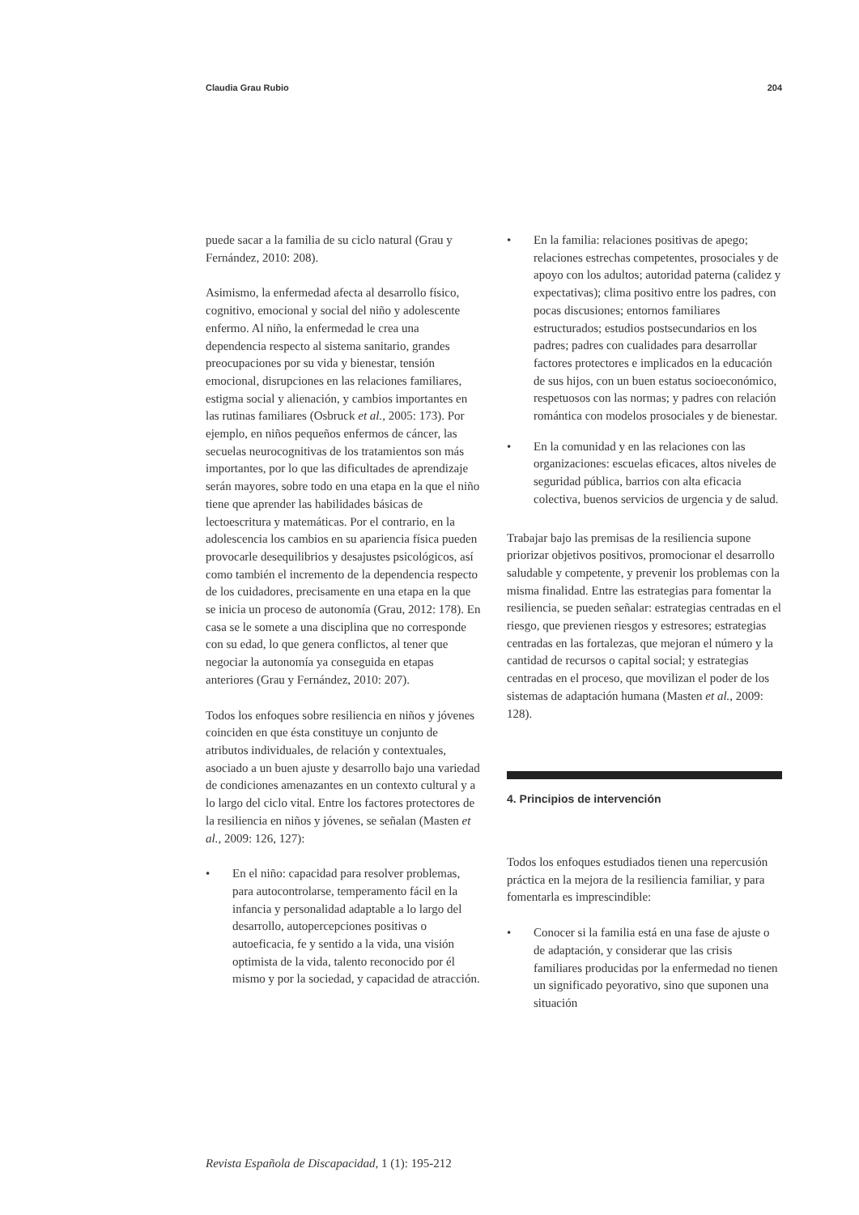Claudia Grau Rubio 204
puede sacar a la familia de su ciclo natural (Grau y Fernández, 2010: 208).
Asimismo, la enfermedad afecta al desarrollo físico, cognitivo, emocional y social del niño y adolescente enfermo. Al niño, la enfermedad le crea una dependencia respecto al sistema sanitario, grandes preocupaciones por su vida y bienestar, tensión emocional, disrupciones en las relaciones familiares, estigma social y alienación, y cambios importantes en las rutinas familiares (Osbruck et al., 2005: 173). Por ejemplo, en niños pequeños enfermos de cáncer, las secuelas neurocognitivas de los tratamientos son más importantes, por lo que las dificultades de aprendizaje serán mayores, sobre todo en una etapa en la que el niño tiene que aprender las habilidades básicas de lectoescritura y matemáticas. Por el contrario, en la adolescencia los cambios en su apariencia física pueden provocarle desequilibrios y desajustes psicológicos, así como también el incremento de la dependencia respecto de los cuidadores, precisamente en una etapa en la que se inicia un proceso de autonomía (Grau, 2012: 178). En casa se le somete a una disciplina que no corresponde con su edad, lo que genera conflictos, al tener que negociar la autonomía ya conseguida en etapas anteriores (Grau y Fernández, 2010: 207).
Todos los enfoques sobre resiliencia en niños y jóvenes coinciden en que ésta constituye un conjunto de atributos individuales, de relación y contextuales, asociado a un buen ajuste y desarrollo bajo una variedad de condiciones amenazantes en un contexto cultural y a lo largo del ciclo vital. Entre los factores protectores de la resiliencia en niños y jóvenes, se señalan (Masten et al., 2009: 126, 127):
• En el niño: capacidad para resolver problemas, para autocontrolarse, temperamento fácil en la infancia y personalidad adaptable a lo largo del desarrollo, autopercepciones positivas o autoeficacia, fe y sentido a la vida, una visión optimista de la vida, talento reconocido por él mismo y por la sociedad, y capacidad de atracción.
• En la familia: relaciones positivas de apego; relaciones estrechas competentes, prosociales y de apoyo con los adultos; autoridad paterna (calidez y expectativas); clima positivo entre los padres, con pocas discusiones; entornos familiares estructurados; estudios postsecundarios en los padres; padres con cualidades para desarrollar factores protectores e implicados en la educación de sus hijos, con un buen estatus socioeconómico, respetuosos con las normas; y padres con relación romántica con modelos prosociales y de bienestar.
• En la comunidad y en las relaciones con las organizaciones: escuelas eficaces, altos niveles de seguridad pública, barrios con alta eficacia colectiva, buenos servicios de urgencia y de salud.
Trabajar bajo las premisas de la resiliencia supone priorizar objetivos positivos, promocionar el desarrollo saludable y competente, y prevenir los problemas con la misma finalidad. Entre las estrategias para fomentar la resiliencia, se pueden señalar: estrategias centradas en el riesgo, que previenen riesgos y estresores; estrategias centradas en las fortalezas, que mejoran el número y la cantidad de recursos o capital social; y estrategias centradas en el proceso, que movilizan el poder de los sistemas de adaptación humana (Masten et al., 2009: 128).
4. Principios de intervención
Todos los enfoques estudiados tienen una repercusión práctica en la mejora de la resiliencia familiar, y para fomentarla es imprescindible:
• Conocer si la familia está en una fase de ajuste o de adaptación, y considerar que las crisis familiares producidas por la enfermedad no tienen un significado peyorativo, sino que suponen una situación
Revista Española de Discapacidad, 1 (1): 195-212